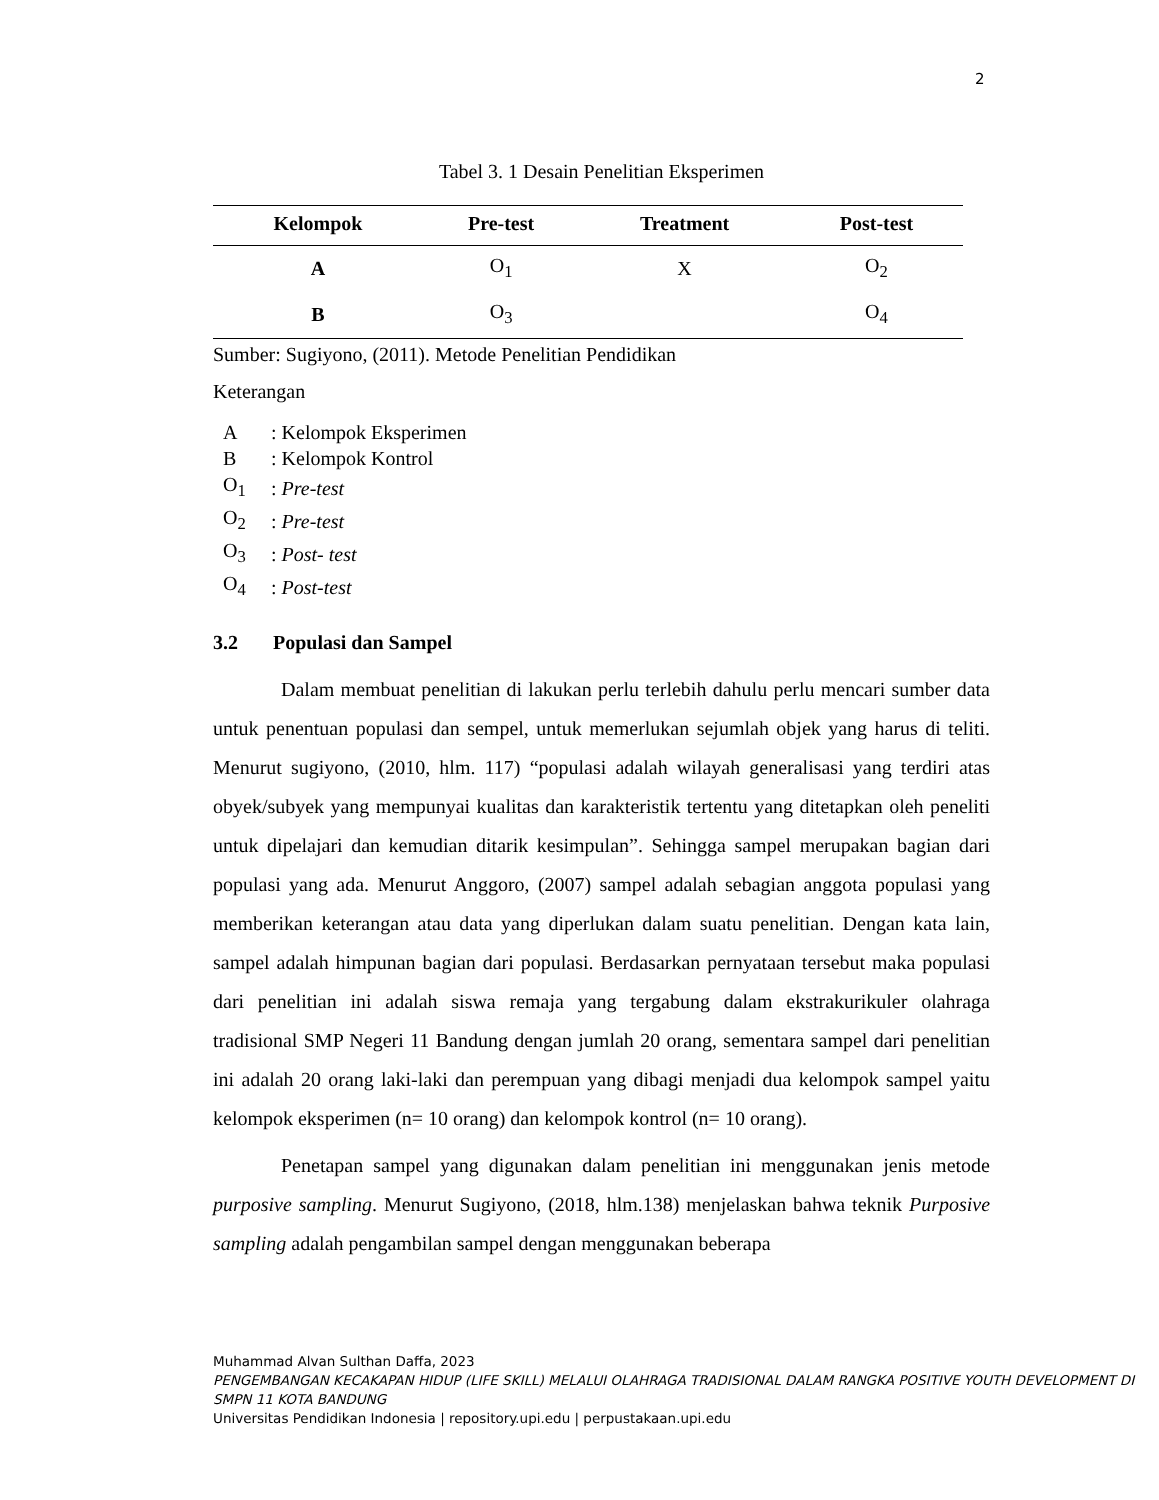2
Tabel 3. 1 Desain Penelitian Eksperimen
| Kelompok | Pre-test | Treatment | Post-test |
| --- | --- | --- | --- |
| A | O<sub>1</sub> | X | O<sub>2</sub> |
| B | O<sub>3</sub> | | O<sub>4</sub> |
Sumber: Sugiyono, (2011). Metode Penelitian Pendidikan
Keterangan
| A | : Kelompok Eksperimen |
| B | : Kelompok Kontrol |
| O<sub>1</sub> | : Pre-test |
| O<sub>2</sub> | : Pre-test |
| O<sub>3</sub> | : Post- test |
| O<sub>4</sub> | : Post-test |
3.2 Populasi dan Sampel
Dalam membuat penelitian di lakukan perlu terlebih dahulu perlu mencari sumber data untuk penentuan populasi dan sempel, untuk memerlukan sejumlah objek yang harus di teliti. Menurut sugiyono, (2010, hlm. 117) “populasi adalah wilayah generalisasi yang terdiri atas obyek/subyek yang mempunyai kualitas dan karakteristik tertentu yang ditetapkan oleh peneliti untuk dipelajari dan kemudian ditarik kesimpulan”. Sehingga sampel merupakan bagian dari populasi yang ada. Menurut Anggoro, (2007) sampel adalah sebagian anggota populasi yang memberikan keterangan atau data yang diperlukan dalam suatu penelitian. Dengan kata lain, sampel adalah himpunan bagian dari populasi. Berdasarkan pernyataan tersebut maka populasi dari penelitian ini adalah siswa remaja yang tergabung dalam ekstrakurikuler olahraga tradisional SMP Negeri 11 Bandung dengan jumlah 20 orang, sementara sampel dari penelitian ini adalah 20 orang laki-laki dan perempuan yang dibagi menjadi dua kelompok sampel yaitu kelompok eksperimen (n= 10 orang) dan kelompok kontrol (n= 10 orang).
Penetapan sampel yang digunakan dalam penelitian ini menggunakan jenis metode purposive sampling. Menurut Sugiyono, (2018, hlm.138) menjelaskan bahwa teknik Purposive sampling adalah pengambilan sampel dengan menggunakan beberapa
Muhammad Alvan Sulthan Daffa, 2023
PENGEMBANGAN KECAKAPAN HIDUP (LIFE SKILL) MELALUI OLAHRAGA TRADISIONAL DALAM RANGKA POSITIVE YOUTH DEVELOPMENT DI SMPN 11 KOTA BANDUNG
Universitas Pendidikan Indonesia | repository.upi.edu | perpustakaan.upi.edu